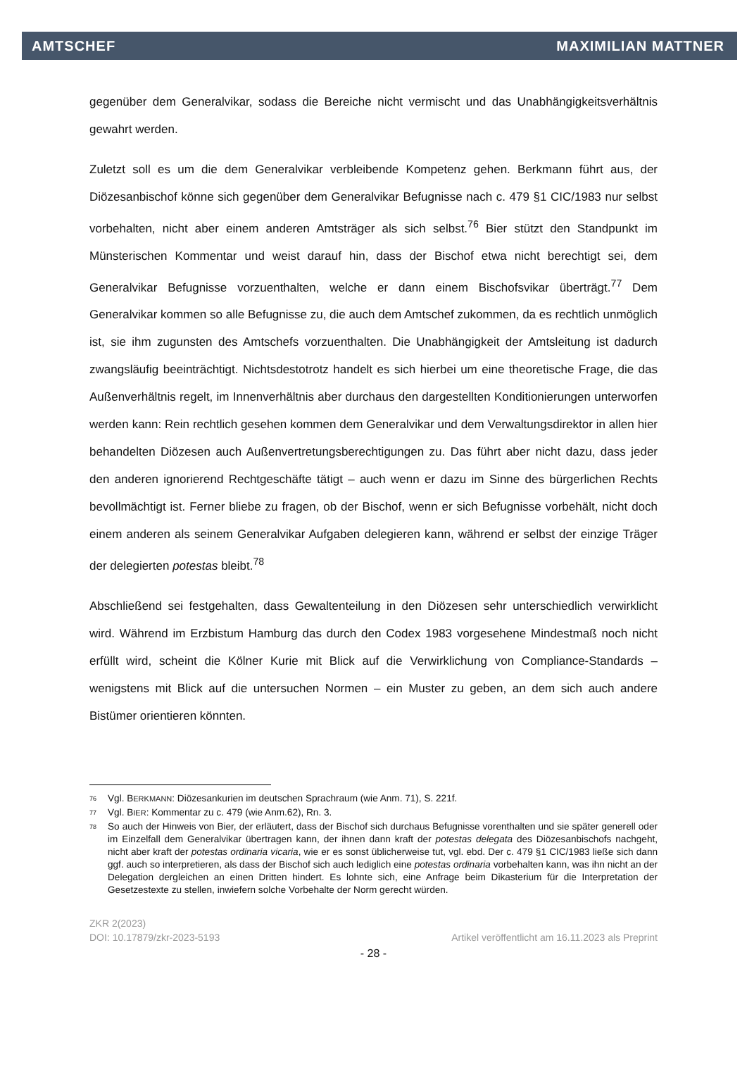AMTSCHEF MAXIMILIAN MATTNER
gegenüber dem Generalvikar, sodass die Bereiche nicht vermischt und das Unabhängigkeitsverhältnis gewahrt werden.
Zuletzt soll es um die dem Generalvikar verbleibende Kompetenz gehen. Berkmann führt aus, der Diözesanbischof könne sich gegenüber dem Generalvikar Befugnisse nach c. 479 §1 CIC/1983 nur selbst vorbehalten, nicht aber einem anderen Amtsträger als sich selbst.<sup>76</sup> Bier stützt den Standpunkt im Münsterischen Kommentar und weist darauf hin, dass der Bischof etwa nicht berechtigt sei, dem Generalvikar Befugnisse vorzuenthalten, welche er dann einem Bischofsvikar überträgt.<sup>77</sup> Dem Generalvikar kommen so alle Befugnisse zu, die auch dem Amtschef zukommen, da es rechtlich unmöglich ist, sie ihm zugunsten des Amtschefs vorzuenthalten. Die Unabhängigkeit der Amtsleitung ist dadurch zwangsläufig beeinträchtigt. Nichtsdestotrotz handelt es sich hierbei um eine theoretische Frage, die das Außenverhältnis regelt, im Innenverhältnis aber durchaus den dargestellten Konditionierungen unterworfen werden kann: Rein rechtlich gesehen kommen dem Generalvikar und dem Verwaltungsdirektor in allen hier behandelten Diözesen auch Außenvertretungsberechtigungen zu. Das führt aber nicht dazu, dass jeder den anderen ignorierend Rechtgeschäfte tätigt – auch wenn er dazu im Sinne des bürgerlichen Rechts bevollmächtigt ist. Ferner bliebe zu fragen, ob der Bischof, wenn er sich Befugnisse vorbehält, nicht doch einem anderen als seinem Generalvikar Aufgaben delegieren kann, während er selbst der einzige Träger der delegierten potestas bleibt.<sup>78</sup>
Abschließend sei festgehalten, dass Gewaltenteilung in den Diözesen sehr unterschiedlich verwirklicht wird. Während im Erzbistum Hamburg das durch den Codex 1983 vorgesehene Mindestmaß noch nicht erfüllt wird, scheint die Kölner Kurie mit Blick auf die Verwirklichung von Compliance-Standards – wenigstens mit Blick auf die untersuchen Normen – ein Muster zu geben, an dem sich auch andere Bistümer orientieren könnten.
<sup>76</sup> Vgl. BERKMANN: Diözesankurien im deutschen Sprachraum (wie Anm. 71), S. 221f.
<sup>77</sup> Vgl. BIER: Kommentar zu c. 479 (wie Anm.62), Rn. 3.
<sup>78</sup> So auch der Hinweis von Bier, der erläutert, dass der Bischof sich durchaus Befugnisse vorenthalten und sie später generell oder im Einzelfall dem Generalvikar übertragen kann, der ihnen dann kraft der potestas delegata des Diözesanbischofs nachgeht, nicht aber kraft der potestas ordinaria vicaria, wie er es sonst üblicherweise tut, vgl. ebd. Der c. 479 §1 CIC/1983 ließe sich dann ggf. auch so interpretieren, als dass der Bischof sich auch lediglich eine potestas ordinaria vorbehalten kann, was ihn nicht an der Delegation dergleichen an einen Dritten hindert. Es lohnte sich, eine Anfrage beim Dikasterium für die Interpretation der Gesetzestexte zu stellen, inwiefern solche Vorbehalte der Norm gerecht würden.
ZKR 2(2023)
DOI: 10.17879/zkr-2023-5193 Artikel veröffentlicht am 16.11.2023 als Preprint
- 28 -